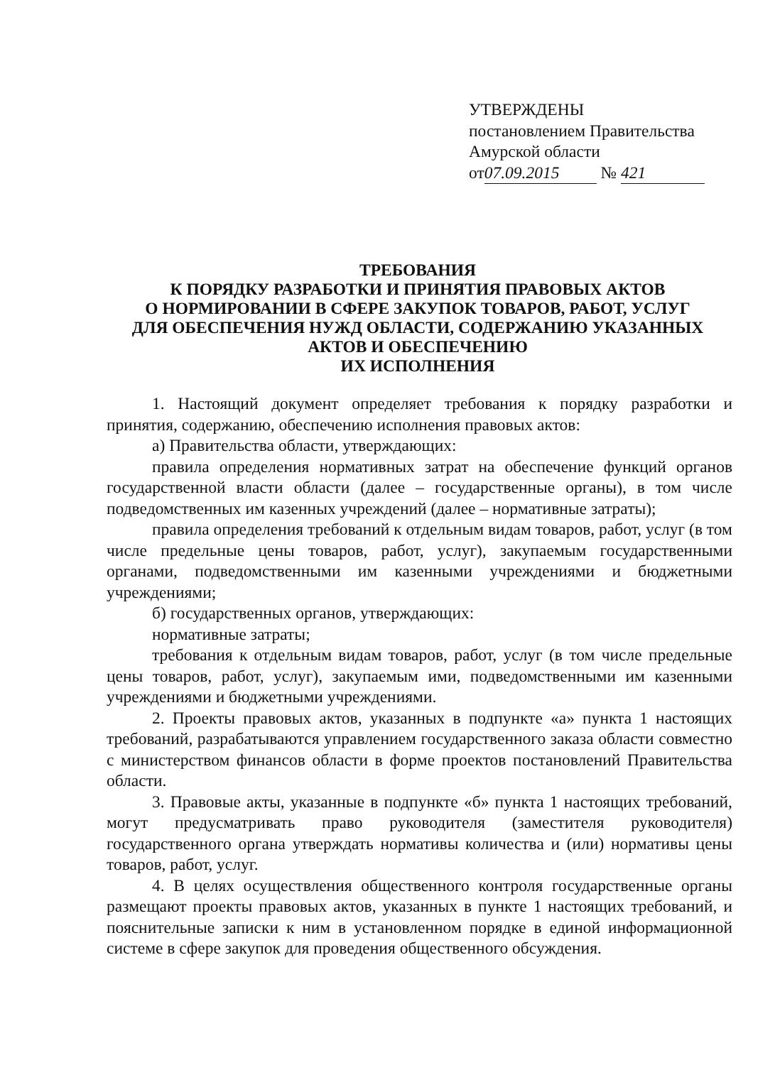УТВЕРЖДЕНЫ
постановлением Правительства
Амурской области
от 07.09.2015 № 421
ТРЕБОВАНИЯ
К ПОРЯДКУ РАЗРАБОТКИ И ПРИНЯТИЯ ПРАВОВЫХ АКТОВ
О НОРМИРОВАНИИ В СФЕРЕ ЗАКУПОК ТОВАРОВ, РАБОТ, УСЛУГ
ДЛЯ ОБЕСПЕЧЕНИЯ НУЖД ОБЛАСТИ, СОДЕРЖАНИЮ УКАЗАННЫХ
АКТОВ И ОБЕСПЕЧЕНИЮ
ИХ ИСПОЛНЕНИЯ
1. Настоящий документ определяет требования к порядку разработки и принятия, содержанию, обеспечению исполнения правовых актов:
а) Правительства области, утверждающих:
правила определения нормативных затрат на обеспечение функций органов государственной власти области (далее – государственные органы), в том числе подведомственных им казенных учреждений (далее – нормативные затраты);
правила определения требований к отдельным видам товаров, работ, услуг (в том числе предельные цены товаров, работ, услуг), закупаемым государственными органами, подведомственными им казенными учреждениями и бюджетными учреждениями;
б) государственных органов, утверждающих:
нормативные затраты;
требования к отдельным видам товаров, работ, услуг (в том числе предельные цены товаров, работ, услуг), закупаемым ими, подведомственными им казенными учреждениями и бюджетными учреждениями.
2. Проекты правовых актов, указанных в подпункте «а» пункта 1 настоящих требований, разрабатываются управлением государственного заказа области совместно с министерством финансов области в форме проектов постановлений Правительства области.
3. Правовые акты, указанные в подпункте «б» пункта 1 настоящих требований, могут предусматривать право руководителя (заместителя руководителя) государственного органа утверждать нормативы количества и (или) нормативы цены товаров, работ, услуг.
4. В целях осуществления общественного контроля государственные органы размещают проекты правовых актов, указанных в пункте 1 настоящих требований, и пояснительные записки к ним в установленном порядке в единой информационной системе в сфере закупок для проведения общественного обсуждения.